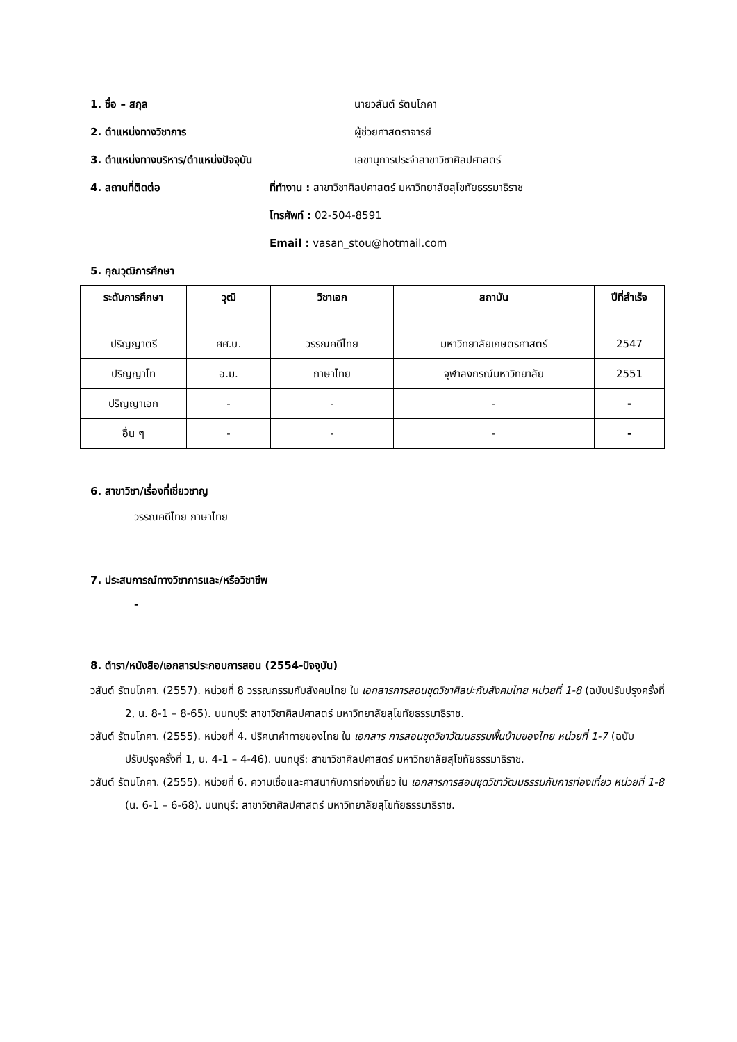1. ชื่อ – สกุล นายวสันต์ รัตนโภคา
2. ตำแหน่งทางวิชาการ ผู้ช่วยศาสตราจารย์
3. ตำแหน่งทางบริหาร/ตำแหน่งปัจจุบัน เลขานุการประจำสาขาวิชาศิลปศาสตร์
4. สถานที่ติดต่อ ที่ทำงาน : สาขาวิชาศิลปศาสตร์ มหาวิทยาลัยสุโขทัยธรรมาธิราช
โทรศัพท์ : 02-504-8591
Email : vasan_stou@hotmail.com
5. คุณวุฒิการศึกษา
| ระดับการศึกษา | วุฒิ | วิชาเอก | สถาบัน | ปีที่สำเร็จ |
| --- | --- | --- | --- | --- |
| ปริญญาตรี | ศศ.บ. | วรรณคดีไทย | มหาวิทยาลัยเกษตรศาสตร์ | 2547 |
| ปริญญาโท | อ.ม. | ภาษาไทย | จุฬาลงกรณ์มหาวิทยาลัย | 2551 |
| ปริญญาเอก | - | - | - | - |
| อื่น ๆ | - | - | - | - |
6. สาขาวิชา/เรื่องที่เชี่ยวชาญ
วรรณคดีไทย ภาษาไทย
7. ประสบการณ์ทางวิชาการและ/หรือวิชาชีพ
-
8. ตำรา/หนังสือ/เอกสารประกอบการสอน (2554-ปัจจุบัน)
วสันต์ รัตนโภคา. (2557). หน่วยที่ 8 วรรณกรรมกับสังคมไทย ใน เอกสารการสอนชุดวิชาศิลปะกับสังคมไทย หน่วยที่ 1-8 (ฉบับปรับปรุงครั้งที่ 2, น. 8-1 – 8-65). นนทบุรี: สาขาวิชาศิลปศาสตร์ มหาวิทยาลัยสุโขทัยธรรมาธิราช.
วสันต์ รัตนโภคา. (2555). หน่วยที่ 4. ปริศนาคำทายของไทย ใน เอกสาร การสอนชุดวิชาวัฒนธรรมพื้นบ้านของไทย หน่วยที่ 1-7 (ฉบับปรับปรุงครั้งที่ 1, น. 4-1 – 4-46). นนทบุรี: สาขาวิชาศิลปศาสตร์ มหาวิทยาลัยสุโขทัยธรรมาธิราช.
วสันต์ รัตนโภคา. (2555). หน่วยที่ 6. ความเชื่อและศาสนากับการท่องเที่ยว ใน เอกสารการสอนชุดวิชาวัฒนธรรมกับการท่องเที่ยว หน่วยที่ 1-8 (น. 6-1 – 6-68). นนทบุรี: สาขาวิชาศิลปศาสตร์ มหาวิทยาลัยสุโขทัยธรรมาธิราช.